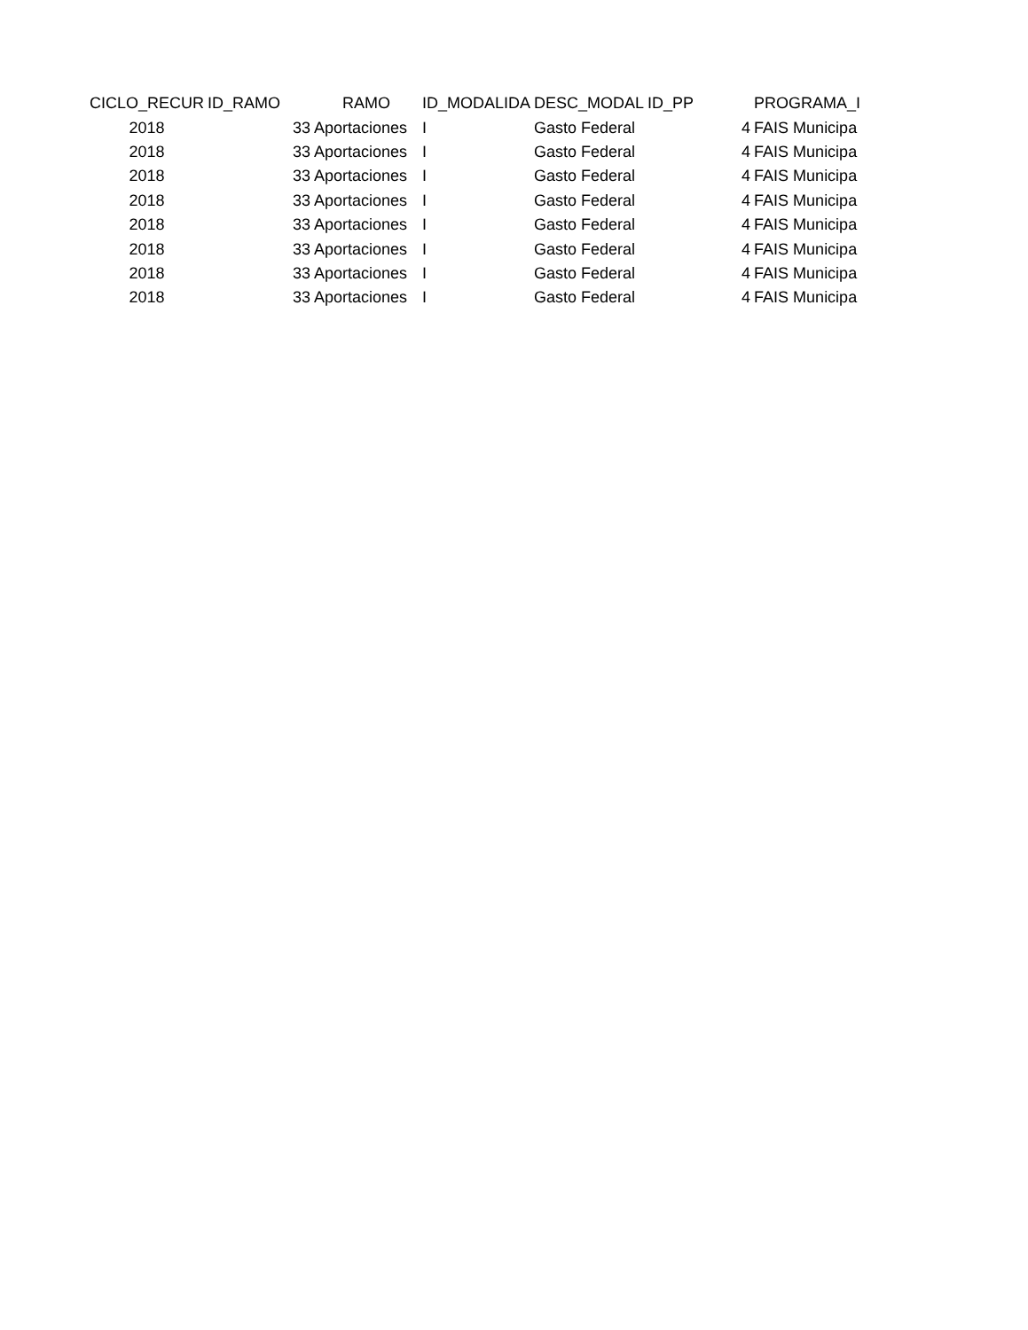| CICLO_RECUR | ID_RAMO | RAMO | ID_MODALIDA | DESC_MODAL | ID_PP | PROGRAMA_I |
| --- | --- | --- | --- | --- | --- | --- |
| 2018 | 33 | Aportaciones | I | Gasto Federal | 4 | FAIS Municipa |
| 2018 | 33 | Aportaciones | I | Gasto Federal | 4 | FAIS Municipa |
| 2018 | 33 | Aportaciones | I | Gasto Federal | 4 | FAIS Municipa |
| 2018 | 33 | Aportaciones | I | Gasto Federal | 4 | FAIS Municipa |
| 2018 | 33 | Aportaciones | I | Gasto Federal | 4 | FAIS Municipa |
| 2018 | 33 | Aportaciones | I | Gasto Federal | 4 | FAIS Municipa |
| 2018 | 33 | Aportaciones | I | Gasto Federal | 4 | FAIS Municipa |
| 2018 | 33 | Aportaciones | I | Gasto Federal | 4 | FAIS Municipa |